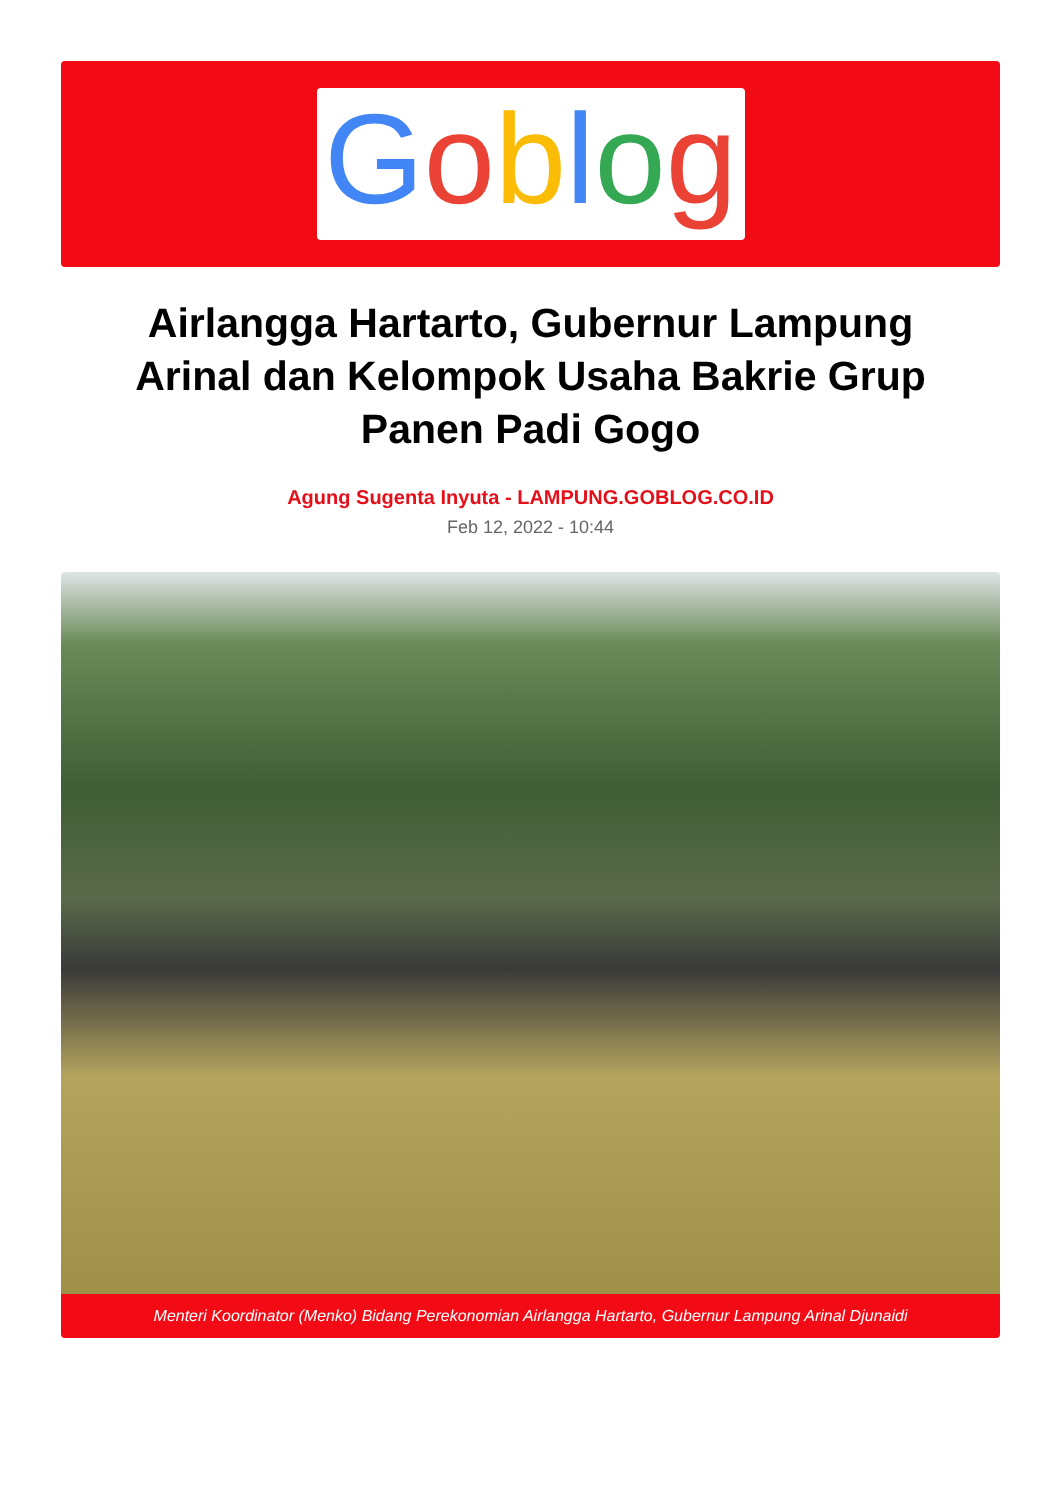Goblog
Airlangga Hartarto, Gubernur Lampung Arinal dan Kelompok Usaha Bakrie Grup Panen Padi Gogo
Agung Sugenta Inyuta - LAMPUNG.GOBLOG.CO.ID
Feb 12, 2022 - 10:44
Menteri Koordinator (Menko) Bidang Perekonomian Airlangga Hartarto, Gubernur Lampung Arinal Djunaidi